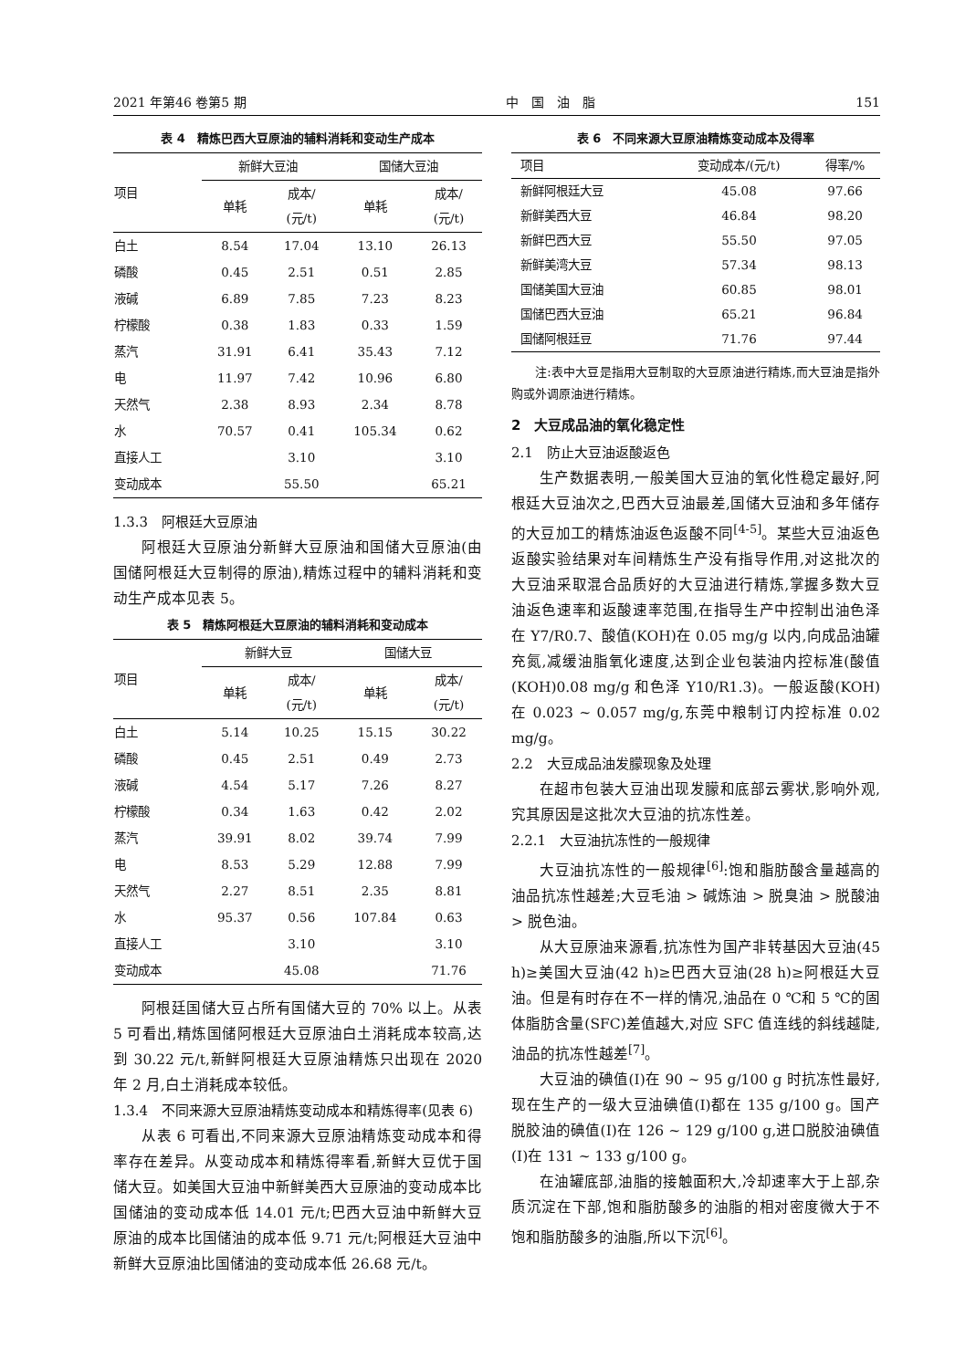2021 年第46 卷第5 期 中　国　油　脂 151
表 4　精炼巴西大豆原油的辅料消耗和变动生产成本
| 项目 | 新鲜大豆油 | | 国储大豆油 | |
| --- | --- | --- | --- | --- |
| | 单耗 | 成本/ (元/t) | 单耗 | 成本/ (元/t) |
| 白土 | 8.54 | 17.04 | 13.10 | 26.13 |
| 磷酸 | 0.45 | 2.51 | 0.51 | 2.85 |
| 液碱 | 6.89 | 7.85 | 7.23 | 8.23 |
| 柠檬酸 | 0.38 | 1.83 | 0.33 | 1.59 |
| 蒸汽 | 31.91 | 6.41 | 35.43 | 7.12 |
| 电 | 11.97 | 7.42 | 10.96 | 6.80 |
| 天然气 | 2.38 | 8.93 | 2.34 | 8.78 |
| 水 | 70.57 | 0.41 | 105.34 | 0.62 |
| 直接人工 | | 3.10 | | 3.10 |
| 变动成本 | | 55.50 | | 65.21 |
1.3.3　阿根廷大豆原油
阿根廷大豆原油分新鲜大豆原油和国储大豆原油(由国储阿根廷大豆制得的原油),精炼过程中的辅料消耗和变动生产成本见表 5。
表 5　精炼阿根廷大豆原油的辅料消耗和变动成本
| 项目 | 新鲜大豆 | | 国储大豆 | |
| --- | --- | --- | --- | --- |
| | 单耗 | 成本/ (元/t) | 单耗 | 成本/ (元/t) |
| 白土 | 5.14 | 10.25 | 15.15 | 30.22 |
| 磷酸 | 0.45 | 2.51 | 0.49 | 2.73 |
| 液碱 | 4.54 | 5.17 | 7.26 | 8.27 |
| 柠檬酸 | 0.34 | 1.63 | 0.42 | 2.02 |
| 蒸汽 | 39.91 | 8.02 | 39.74 | 7.99 |
| 电 | 8.53 | 5.29 | 12.88 | 7.99 |
| 天然气 | 2.27 | 8.51 | 2.35 | 8.81 |
| 水 | 95.37 | 0.56 | 107.84 | 0.63 |
| 直接人工 | | 3.10 | | 3.10 |
| 变动成本 | | 45.08 | | 71.76 |
阿根廷国储大豆占所有国储大豆的 70% 以上。从表 5 可看出,精炼国储阿根廷大豆原油白土消耗成本较高,达到 30.22 元/t,新鲜阿根廷大豆原油精炼只出现在 2020 年 2 月,白土消耗成本较低。
1.3.4　不同来源大豆原油精炼变动成本和精炼得率(见表 6)
从表 6 可看出,不同来源大豆原油精炼变动成本和得率存在差异。从变动成本和精炼得率看,新鲜大豆优于国储大豆。如美国大豆油中新鲜美西大豆原油的变动成本比国储油的变动成本低 14.01 元/t;巴西大豆油中新鲜大豆原油的成本比国储油的成本低 9.71 元/t;阿根廷大豆油中新鲜大豆原油比国储油的变动成本低 26.68 元/t。
表 6　不同来源大豆原油精炼变动成本及得率
| 项目 | 变动成本/(元/t) | 得率/% |
| --- | --- | --- |
| 新鲜阿根廷大豆 | 45.08 | 97.66 |
| 新鲜美西大豆 | 46.84 | 98.20 |
| 新鲜巴西大豆 | 55.50 | 97.05 |
| 新鲜美湾大豆 | 57.34 | 98.13 |
| 国储美国大豆油 | 60.85 | 98.01 |
| 国储巴西大豆油 | 65.21 | 96.84 |
| 国储阿根廷豆 | 71.76 | 97.44 |
注:表中大豆是指用大豆制取的大豆原油进行精炼,而大豆油是指外购或外调原油进行精炼。
2　大豆成品油的氧化稳定性
2.1　防止大豆油返酸返色
生产数据表明,一般美国大豆油的氧化性稳定最好,阿根廷大豆油次之,巴西大豆油最差,国储大豆油和多年储存的大豆加工的精炼油返色返酸不同<sup>[4-5]</sup>。某些大豆油返色返酸实验结果对车间精炼生产没有指导作用,对这批次的大豆油采取混合品质好的大豆油进行精炼,掌握多数大豆油返色速率和返酸速率范围,在指导生产中控制出油色泽在 Y7/R0.7、酸值(KOH)在 0.05 mg/g 以内,向成品油罐充氮,减缓油脂氧化速度,达到企业包装油内控标准(酸值(KOH)0.08 mg/g 和色泽 Y10/R1.3)。一般返酸(KOH)在 0.023 ~ 0.057 mg/g,东莞中粮制订内控标准 0.02 mg/g。
2.2　大豆成品油发朦现象及处理
在超市包装大豆油出现发朦和底部云雾状,影响外观,究其原因是这批次大豆油的抗冻性差。
2.2.1　大豆油抗冻性的一般规律
大豆油抗冻性的一般规律<sup>[6]</sup>:饱和脂肪酸含量越高的油品抗冻性越差;大豆毛油 > 碱炼油 > 脱臭油 > 脱酸油 > 脱色油。
从大豆原油来源看,抗冻性为国产非转基因大豆油(45 h)≥美国大豆油(42 h)≥巴西大豆油(28 h)≥阿根廷大豆油。但是有时存在不一样的情况,油品在 0 ℃和 5 ℃的固体脂肪含量(SFC)差值越大,对应 SFC 值连线的斜线越陡,油品的抗冻性越差<sup>[7]</sup>。
大豆油的碘值(I)在 90 ~ 95 g/100 g 时抗冻性最好,现在生产的一级大豆油碘值(I)都在 135 g/100 g。国产脱胶油的碘值(I)在 126 ~ 129 g/100 g,进口脱胶油碘值(I)在 131 ~ 133 g/100 g。
在油罐底部,油脂的接触面积大,冷却速率大于上部,杂质沉淀在下部,饱和脂肪酸多的油脂的相对密度微大于不饱和脂肪酸多的油脂,所以下沉<sup>[6]</sup>。